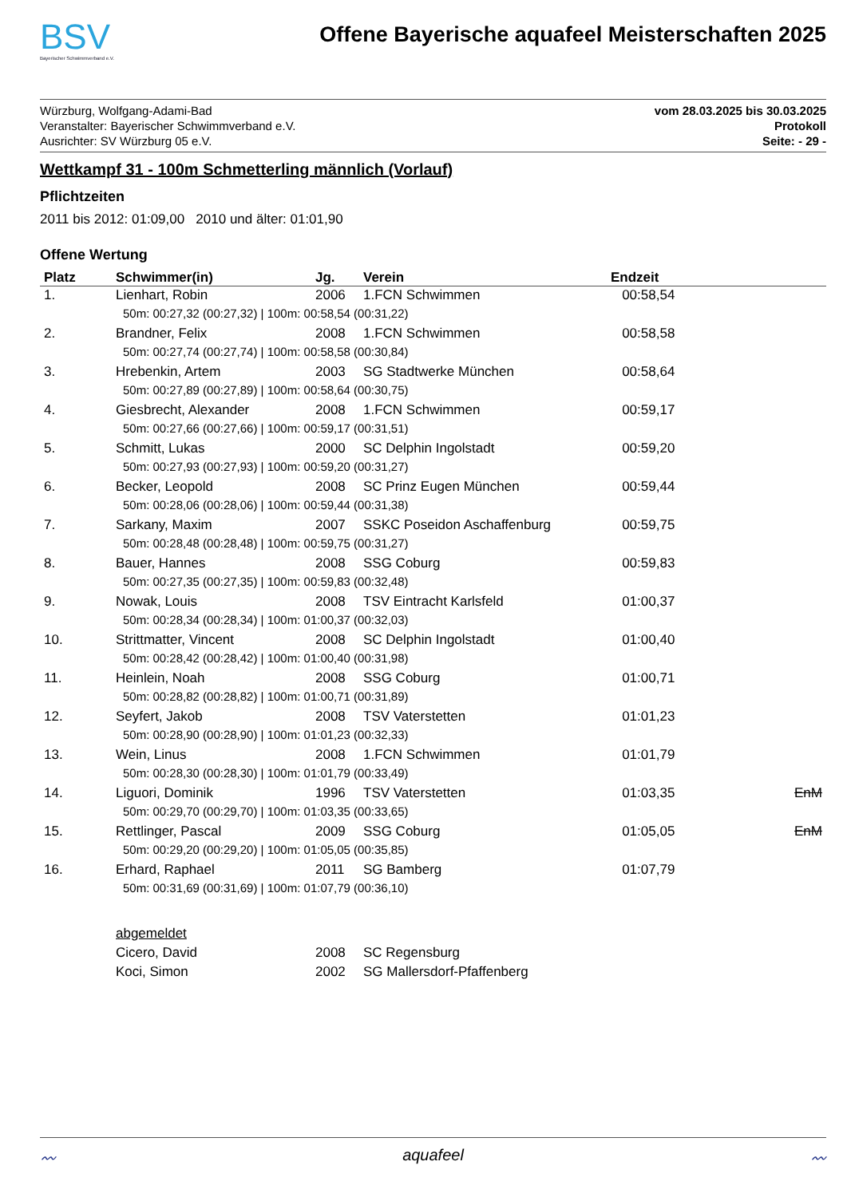BSV
Bayerischer Schwimmverband e.V.
Offene Bayerische aquafeel Meisterschaften 2025
Würzburg, Wolfgang-Adami-Bad
Veranstalter: Bayerischer Schwimmverband e.V.
Ausrichter: SV Würzburg 05 e.V.
vom 28.03.2025 bis 30.03.2025
Protokoll
Seite: - 29 -
Wettkampf 31 - 100m Schmetterling männlich (Vorlauf)
Pflichtzeiten
2011 bis 2012: 01:09,00 2010 und älter: 01:01,90
Offene Wertung
| Platz | Schwimmer(in) | Jg. | Verein | Endzeit | |
| --- | --- | --- | --- | --- | --- |
| 1. | Lienhart, Robin | 2006 | 1.FCN Schwimmen | 00:58,54 | |
| | 50m: 00:27,32 (00:27,32) / 100m: 00:58,54 (00:31,22) | | | | |
| 2. | Brandner, Felix | 2008 | 1.FCN Schwimmen | 00:58,58 | |
| | 50m: 00:27,74 (00:27,74) / 100m: 00:58,58 (00:30,84) | | | | |
| 3. | Hrebenkin, Artem | 2003 | SG Stadtwerke München | 00:58,64 | |
| | 50m: 00:27,89 (00:27,89) / 100m: 00:58,64 (00:30,75) | | | | |
| 4. | Giesbrecht, Alexander | 2008 | 1.FCN Schwimmen | 00:59,17 | |
| | 50m: 00:27,66 (00:27,66) / 100m: 00:59,17 (00:31,51) | | | | |
| 5. | Schmitt, Lukas | 2000 | SC Delphin Ingolstadt | 00:59,20 | |
| | 50m: 00:27,93 (00:27,93) / 100m: 00:59,20 (00:31,27) | | | | |
| 6. | Becker, Leopold | 2008 | SC Prinz Eugen München | 00:59,44 | |
| | 50m: 00:28,06 (00:28,06) / 100m: 00:59,44 (00:31,38) | | | | |
| 7. | Sarkany, Maxim | 2007 | SSKC Poseidon Aschaffenburg | 00:59,75 | |
| | 50m: 00:28,48 (00:28,48) / 100m: 00:59,75 (00:31,27) | | | | |
| 8. | Bauer, Hannes | 2008 | SSG Coburg | 00:59,83 | |
| | 50m: 00:27,35 (00:27,35) / 100m: 00:59,83 (00:32,48) | | | | |
| 9. | Nowak, Louis | 2008 | TSV Eintracht Karlsfeld | 01:00,37 | |
| | 50m: 00:28,34 (00:28,34) / 100m: 01:00,37 (00:32,03) | | | | |
| 10. | Strittmatter, Vincent | 2008 | SC Delphin Ingolstadt | 01:00,40 | |
| | 50m: 00:28,42 (00:28,42) / 100m: 01:00,40 (00:31,98) | | | | |
| 11. | Heinlein, Noah | 2008 | SSG Coburg | 01:00,71 | |
| | 50m: 00:28,82 (00:28,82) / 100m: 01:00,71 (00:31,89) | | | | |
| 12. | Seyfert, Jakob | 2008 | TSV Vaterstetten | 01:01,23 | |
| | 50m: 00:28,90 (00:28,90) / 100m: 01:01,23 (00:32,33) | | | | |
| 13. | Wein, Linus | 2008 | 1.FCN Schwimmen | 01:01,79 | |
| | 50m: 00:28,30 (00:28,30) / 100m: 01:01,79 (00:33,49) | | | | |
| 14. | Liguori, Dominik | 1996 | TSV Vaterstetten | 01:03,35 | EnM |
| | 50m: 00:29,70 (00:29,70) / 100m: 01:03,35 (00:33,65) | | | | |
| 15. | Rettlinger, Pascal | 2009 | SSG Coburg | 01:05,05 | EnM |
| | 50m: 00:29,20 (00:29,20) / 100m: 01:05,05 (00:35,85) | | | | |
| 16. | Erhard, Raphael | 2011 | SG Bamberg | 01:07,79 | |
| | 50m: 00:31,69 (00:31,69) / 100m: 01:07,79 (00:36,10) | | | | |
| | abgemeldet | | | | |
| | Cicero, David | 2008 | SC Regensburg | | |
| | Koci, Simon | 2002 | SG Mallersdorf-Pfaffenberg | | |
〰 aquafeel 〰